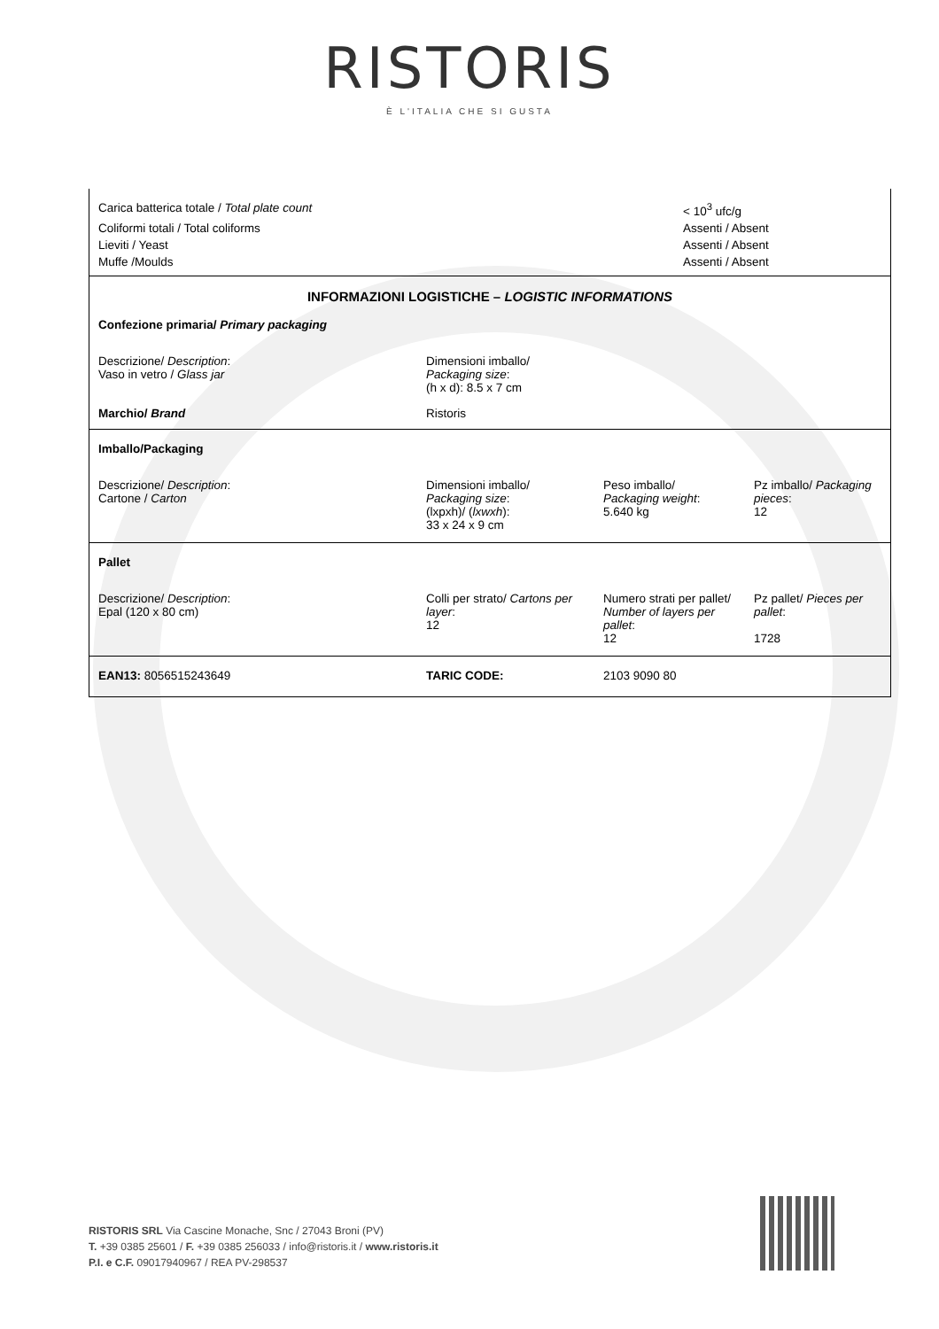RISTORIS
È L'ITALIA CHE SI GUSTA
| Carica batterica totale / Total plate count | | < 10<sup>3</sup> ufc/g | |
| Coliformi totali / Total coliforms | | Assenti / Absent | |
| Lieviti / Yeast | | Assenti / Absent | |
| Muffe /Moulds | | Assenti / Absent | |
| INFORMAZIONI LOGISTICHE – LOGISTIC INFORMATIONS | | | |
| Confezione primaria/ Primary packaging | | | |
| Descrizione/ Description : Vaso in vetro / Glass jar | Dimensioni imballo/ Packaging size : (h x d): 8.5 x 7 cm | | |
| Marchio/ Brand | Ristoris | | |
| Imballo/Packaging | | | |
| Descrizione/ Description : Cartone / Carton | Dimensioni imballo/ Packaging size : (lxpxh)/ ( lxwxh ): 33 x 24 x 9 cm | Peso imballo/ Packaging weight : 5.640 kg | Pz imballo/ Packaging pieces : 12 |
| Pallet | | | |
| Descrizione/ Description : Epal (120 x 80 cm) | Colli per strato/ Cartons per layer : 12 | Numero strati per pallet/ Number of layers per pallet : 12 | Pz pallet/ Pieces per pallet : 1728 |
| EAN13: 8056515243649 | TARIC CODE: | 2103 9090 80 | |
RISTORIS SRL Via Cascine Monache, Snc / 27043 Broni (PV)
T. +39 0385 25601 / F. +39 0385 256033 / info@ristoris.it / www.ristoris.it
P.I. e C.F. 09017940967 / REA PV-298537